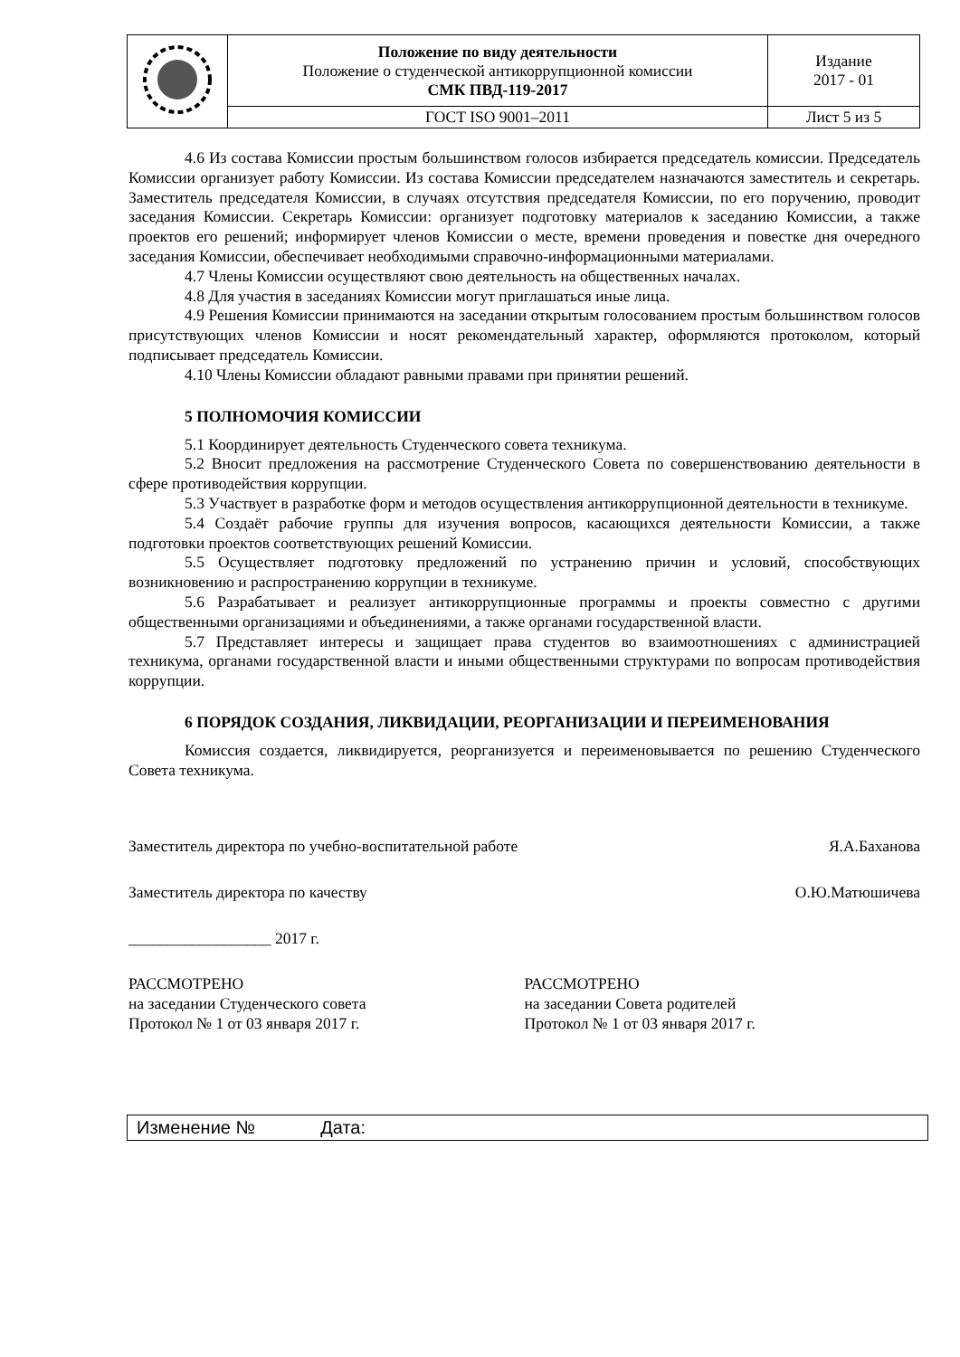| | Положение по виду деятельности Положение о студенческой антикоррупционной комиссии СМК ПВД-119-2017 | Издание 2017 - 01 |
| | ГОСТ ISO 9001–2011 | Лист 5 из 5 |
4.6 Из состава Комиссии простым большинством голосов избирается председатель комиссии. Председатель Комиссии организует работу Комиссии. Из состава Комиссии председателем назначаются заместитель и секретарь. Заместитель председателя Комиссии, в случаях отсутствия председателя Комиссии, по его поручению, проводит заседания Комиссии. Секретарь Комиссии: организует подготовку материалов к заседанию Комиссии, а также проектов его решений; информирует членов Комиссии о месте, времени проведения и повестке дня очередного заседания Комиссии, обеспечивает необходимыми справочно-информационными материалами.
4.7 Члены Комиссии осуществляют свою деятельность на общественных началах.
4.8 Для участия в заседаниях Комиссии могут приглашаться иные лица.
4.9 Решения Комиссии принимаются на заседании открытым голосованием простым большинством голосов присутствующих членов Комиссии и носят рекомендательный характер, оформляются протоколом, который подписывает председатель Комиссии.
4.10 Члены Комиссии обладают равными правами при принятии решений.
5 ПОЛНОМОЧИЯ КОМИССИИ
5.1 Координирует деятельность Студенческого совета техникума.
5.2 Вносит предложения на рассмотрение Студенческого Совета по совершенствованию деятельности в сфере противодействия коррупции.
5.3 Участвует в разработке форм и методов осуществления антикоррупционной деятельности в техникуме.
5.4 Создаёт рабочие группы для изучения вопросов, касающихся деятельности Комиссии, а также подготовки проектов соответствующих решений Комиссии.
5.5 Осуществляет подготовку предложений по устранению причин и условий, способствующих возникновению и распространению коррупции в техникуме.
5.6 Разрабатывает и реализует антикоррупционные программы и проекты совместно с другими общественными организациями и объединениями, а также органами государственной власти.
5.7 Представляет интересы и защищает права студентов во взаимоотношениях с администрацией техникума, органами государственной власти и иными общественными структурами по вопросам противодействия коррупции.
6 ПОРЯДОК СОЗДАНИЯ, ЛИКВИДАЦИИ, РЕОРГАНИЗАЦИИ И ПЕРЕИМЕНОВАНИЯ
Комиссия создается, ликвидируется, реорганизуется и переименовывается по решению Студенческого Совета техникума.
Заместитель директора по учебно-воспитательной работе Я.А.Баханова
Заместитель директора по качеству О.Ю.Матюшичева
__________________ 2017 г.
РАССМОТРЕНО
на заседании Студенческого совета
Протокол № 1 от 03 января 2017 г.
РАССМОТРЕНО
на заседании Совета родителей
Протокол № 1 от 03 января 2017 г.
Изменение № Дата: